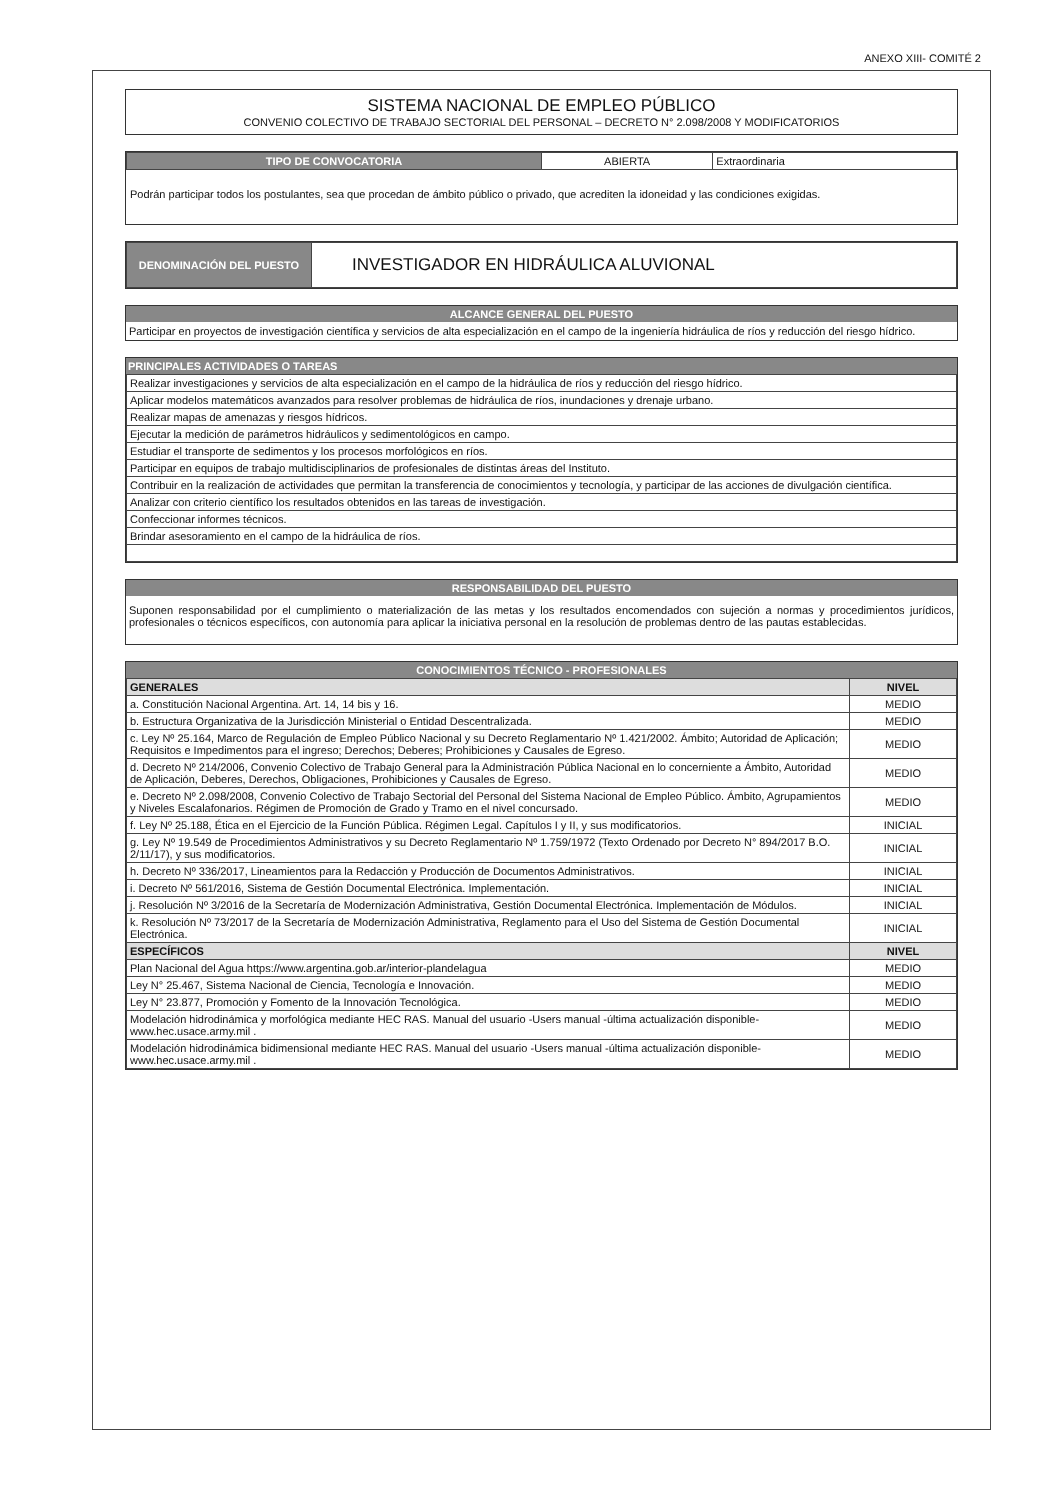ANEXO XIII- COMITÉ 2
SISTEMA NACIONAL DE EMPLEO PÚBLICO
CONVENIO COLECTIVO DE TRABAJO SECTORIAL DEL PERSONAL – DECRETO N° 2.098/2008 Y MODIFICATORIOS
| TIPO DE CONVOCATORIA | ABIERTA | Extraordinaria |
Podrán participar todos los postulantes, sea que procedan de ámbito público o privado, que acrediten la idoneidad y las condiciones exigidas.
| DENOMINACIÓN DEL PUESTO | INVESTIGADOR EN HIDRÁULICA ALUVIONAL |
ALCANCE GENERAL DEL PUESTO
Participar en proyectos de investigación científica y servicios de alta especialización en el campo de la ingeniería hidráulica de ríos y reducción del riesgo hídrico.
PRINCIPALES ACTIVIDADES O TAREAS
| Realizar investigaciones y servicios de alta especialización en el campo de la hidráulica de ríos y reducción del riesgo hídrico. |
| Aplicar modelos matemáticos avanzados para resolver problemas de hidráulica de ríos, inundaciones y drenaje urbano. |
| Realizar mapas de amenazas y riesgos hídricos. |
| Ejecutar la medición de parámetros hidráulicos y sedimentológicos en campo. |
| Estudiar el transporte de sedimentos y los procesos morfológicos en ríos. |
| Participar en equipos de trabajo multidisciplinarios de profesionales de distintas áreas del Instituto. |
| Contribuir en la realización de actividades que permitan la transferencia de conocimientos y tecnología, y participar de las acciones de divulgación científica. |
| Analizar con criterio científico los resultados obtenidos en las tareas de investigación. |
| Confeccionar informes técnicos. |
| Brindar asesoramiento en el campo de la hidráulica de ríos. |
RESPONSABILIDAD DEL PUESTO
Suponen responsabilidad por el cumplimiento o materialización de las metas y los resultados encomendados con sujeción a normas y procedimientos jurídicos, profesionales o técnicos específicos, con autonomía para aplicar la iniciativa personal en la resolución de problemas dentro de las pautas establecidas.
CONOCIMIENTOS TÉCNICO - PROFESIONALES
| GENERALES | NIVEL |
| --- | --- |
| a. Constitución Nacional Argentina. Art. 14, 14 bis y 16. | MEDIO |
| b. Estructura Organizativa de la Jurisdicción Ministerial o Entidad Descentralizada. | MEDIO |
| c. Ley Nº 25.164, Marco de Regulación de Empleo Público Nacional y su Decreto Reglamentario Nº 1.421/2002. Ámbito; Autoridad de Aplicación; Requisitos e Impedimentos para el ingreso; Derechos; Deberes; Prohibiciones y Causales de Egreso. | MEDIO |
| d. Decreto Nº 214/2006, Convenio Colectivo de Trabajo General para la Administración Pública Nacional en lo concerniente a Ámbito, Autoridad de Aplicación, Deberes, Derechos, Obligaciones, Prohibiciones y Causales de Egreso. | MEDIO |
| e. Decreto Nº 2.098/2008, Convenio Colectivo de Trabajo Sectorial del Personal del Sistema Nacional de Empleo Público. Ámbito, Agrupamientos y Niveles Escalafonarios. Régimen de Promoción de Grado y Tramo en el nivel concursado. | MEDIO |
| f. Ley Nº 25.188, Ética en el Ejercicio de la Función Pública. Régimen Legal. Capítulos I y II, y sus modificatorios. | INICIAL |
| g. Ley Nº 19.549 de Procedimientos Administrativos y su Decreto Reglamentario Nº 1.759/1972 (Texto Ordenado por Decreto N° 894/2017 B.O. 2/11/17), y sus modificatorios. | INICIAL |
| h. Decreto Nº 336/2017, Lineamientos para la Redacción y Producción de Documentos Administrativos. | INICIAL |
| i. Decreto Nº 561/2016, Sistema de Gestión Documental Electrónica. Implementación. | INICIAL |
| j. Resolución Nº 3/2016 de la Secretaría de Modernización Administrativa, Gestión Documental Electrónica. Implementación de Módulos. | INICIAL |
| k. Resolución Nº 73/2017 de la Secretaría de Modernización Administrativa, Reglamento para el Uso del Sistema de Gestión Documental Electrónica. | INICIAL |
| ESPECÍFICOS | NIVEL |
| Plan Nacional del Agua https://www.argentina.gob.ar/interior-plandelagua | MEDIO |
| Ley N° 25.467, Sistema Nacional de Ciencia, Tecnología e Innovación. | MEDIO |
| Ley N° 23.877, Promoción y Fomento de la Innovación Tecnológica. | MEDIO |
| Modelación hidrodinámica y morfológica mediante HEC RAS. Manual del usuario -Users manual -última actualización disponible- www.hec.usace.army.mil . | MEDIO |
| Modelación hidrodinámica bidimensional mediante HEC RAS. Manual del usuario -Users manual -última actualización disponible- www.hec.usace.army.mil . | MEDIO |